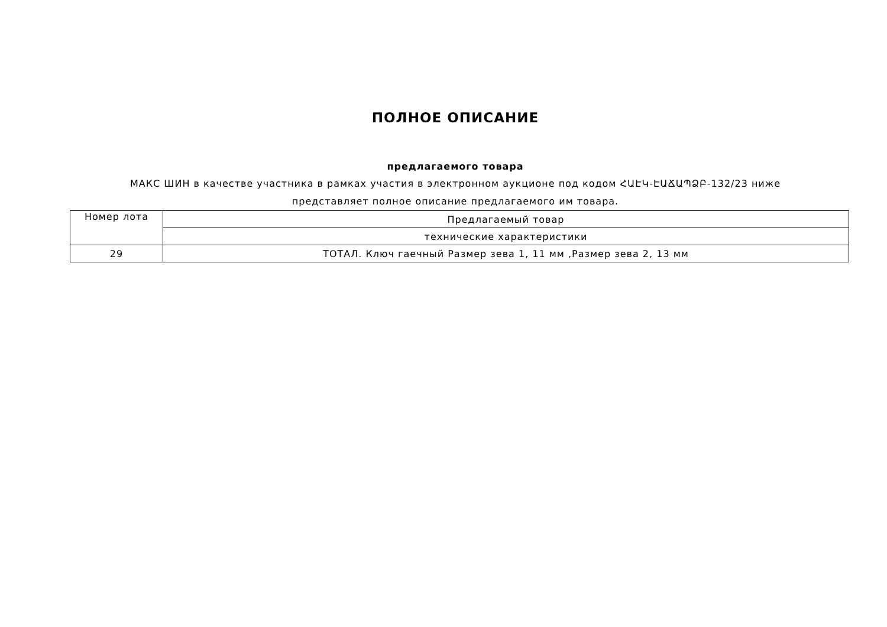ПОЛНОЕ ОПИСАНИЕ
предлагаемого товара
МАКС ШИН в качестве участника в рамках участия в электронном аукционе под кодом ՀԱԷԿ-ԷԱՃԱՊՁԲ-132/23 ниже представляет полное описание предлагаемого им товара.
| Номер лота | Предлагаемый товар |
| | технические характеристики |
| 29 | ТОТАЛ. Ключ гаечный Размер зева 1, 11 мм ,Размер зева 2, 13 мм |